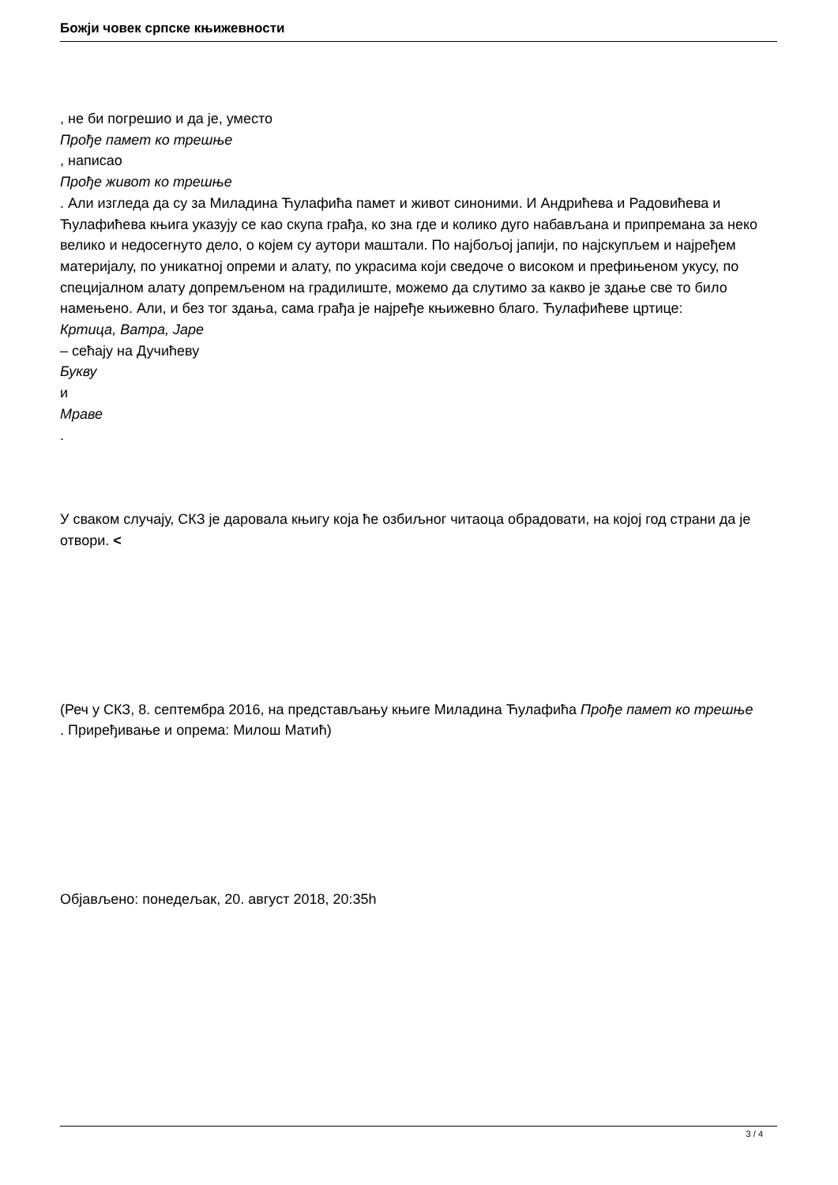Божји човек српске књижевности
, не би погрешио и да је, уместо
Прође памет ко трешње
, написао
Прође живот ко трешње
. Али изгледа да су за Миладина Ћулафића памет и живот синоними. И Андрићева и Радовићева и Ћулафићева књига указују се као скупа грађа, ко зна где и колико дуго набављана и припремана за неко велико и недосегнуто дело, о којем су аутори маштали. По најбољој јапији, по најскупљем и најређем материјалу, по уникатној опреми и алату, по украсима који сведоче о високом и префињеном укусу, по специјалном алату допремљеном на градилиште, можемо да слутимо за какво је здање све то било намењено. Али, и без тог здања, сама грађа је најређе књижевно благо. Ћулафићеве цртице:
Кртица, Ватра, Јаре
– сећају на Дучићеву
Букву
и
Мраве
.
У сваком случају, СКЗ је даровала књигу која ће озбиљног читаоца обрадовати, на којој год страни да је отвори. <
(Реч у СКЗ, 8. септембра 2016, на представљању књиге Миладина Ћулафића Прође памет ко трешње
. Приређивање и опрема: Милош Матић)
Објављено: понедељак, 20. август 2018, 20:35h
3 / 4